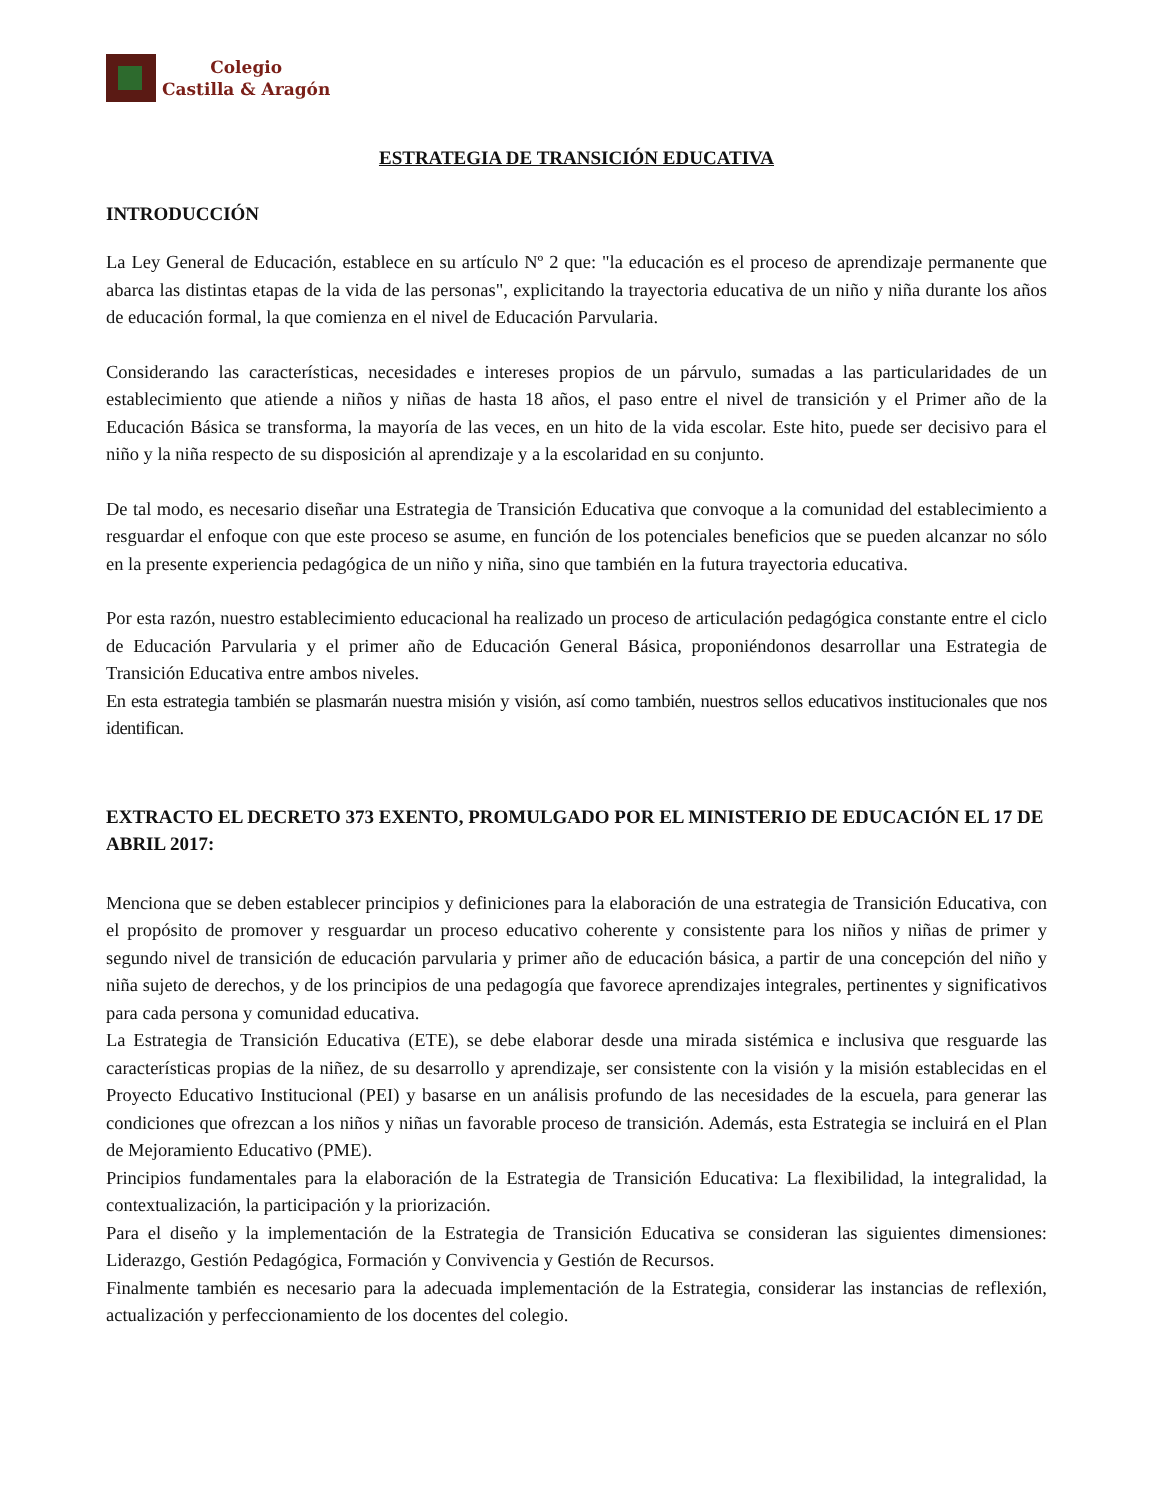Colegio
Castilla & Aragón
ESTRATEGIA DE TRANSICIÓN EDUCATIVA
INTRODUCCIÓN
La Ley General de Educación, establece en su artículo Nº 2 que: "la educación es el proceso de aprendizaje permanente que abarca las distintas etapas de la vida de las personas", explicitando la trayectoria educativa de un niño y niña durante los años de educación formal, la que comienza en el nivel de Educación Parvularia.
Considerando las características, necesidades e intereses propios de un párvulo, sumadas a las particularidades de un establecimiento que atiende a niños y niñas de hasta 18 años, el paso entre el nivel de transición y el Primer año de la Educación Básica se transforma, la mayoría de las veces, en un hito de la vida escolar. Este hito, puede ser decisivo para el niño y la niña respecto de su disposición al aprendizaje y a la escolaridad en su conjunto.
De tal modo, es necesario diseñar una Estrategia de Transición Educativa que convoque a la comunidad del establecimiento a resguardar el enfoque con que este proceso se asume, en función de los potenciales beneficios que se pueden alcanzar no sólo en la presente experiencia pedagógica de un niño y niña, sino que también en la futura trayectoria educativa.
Por esta razón, nuestro establecimiento educacional ha realizado un proceso de articulación pedagógica constante entre el ciclo de Educación Parvularia y el primer año de Educación General Básica, proponiéndonos desarrollar una Estrategia de Transición Educativa entre ambos niveles.
En esta estrategia también se plasmarán nuestra misión y visión, así como también, nuestros sellos educativos institucionales que nos identifican.
EXTRACTO EL DECRETO 373 EXENTO, PROMULGADO POR EL MINISTERIO DE EDUCACIÓN EL 17 DE ABRIL 2017:
Menciona que se deben establecer principios y definiciones para la elaboración de una estrategia de Transición Educativa, con el propósito de promover y resguardar un proceso educativo coherente y consistente para los niños y niñas de primer y segundo nivel de transición de educación parvularia y primer año de educación básica, a partir de una concepción del niño y niña sujeto de derechos, y de los principios de una pedagogía que favorece aprendizajes integrales, pertinentes y significativos para cada persona y comunidad educativa.
La Estrategia de Transición Educativa (ETE), se debe elaborar desde una mirada sistémica e inclusiva que resguarde las características propias de la niñez, de su desarrollo y aprendizaje, ser consistente con la visión y la misión establecidas en el Proyecto Educativo Institucional (PEI) y basarse en un análisis profundo de las necesidades de la escuela, para generar las condiciones que ofrezcan a los niños y niñas un favorable proceso de transición. Además, esta Estrategia se incluirá en el Plan de Mejoramiento Educativo (PME).
Principios fundamentales para la elaboración de la Estrategia de Transición Educativa: La flexibilidad, la integralidad, la contextualización, la participación y la priorización.
Para el diseño y la implementación de la Estrategia de Transición Educativa se consideran las siguientes dimensiones: Liderazgo, Gestión Pedagógica, Formación y Convivencia y Gestión de Recursos.
Finalmente también es necesario para la adecuada implementación de la Estrategia, considerar las instancias de reflexión, actualización y perfeccionamiento de los docentes del colegio.